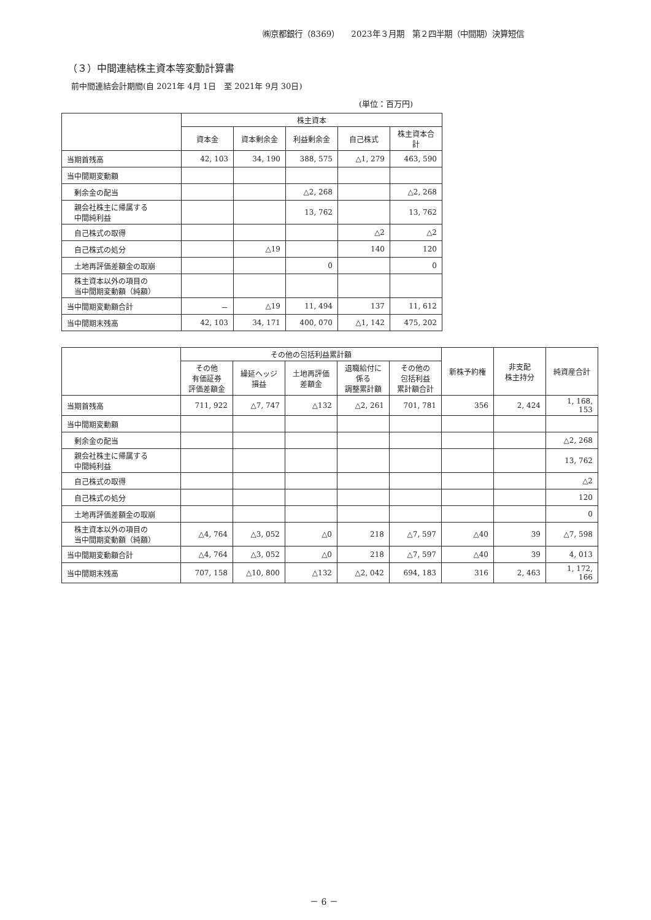㈱京都銀行（8369）　　2023年３月期　第２四半期（中間期）決算短信
（３）中間連結株主資本等変動計算書
前中間連結会計期間(自 2021年 4月 1日　至 2021年 9月 30日)
(単位：百万円)
| | 株主資本 | | | | |
| --- | --- | --- | --- | --- | --- |
| | 資本金 | 資本剰余金 | 利益剰余金 | 自己株式 | 株主資本合計 |
| 当期首残高 | 42, 103 | 34, 190 | 388, 575 | △1, 279 | 463, 590 |
| 当中間期変動額 | | | | | |
| 剰余金の配当 | | | △2, 268 | | △2, 268 |
| 親会社株主に帰属する 中間純利益 | | | 13, 762 | | 13, 762 |
| 自己株式の取得 | | | | △2 | △2 |
| 自己株式の処分 | | △19 | | 140 | 120 |
| 土地再評価差額金の取崩 | | | 0 | | 0 |
| 株主資本以外の項目の 当中間期変動額（純額） | | | | | |
| 当中間期変動額合計 | － | △19 | 11, 494 | 137 | 11, 612 |
| 当中間期末残高 | 42, 103 | 34, 171 | 400, 070 | △1, 142 | 475, 202 |
| | その他の包括利益累計額 | | | | | 新株予約権 | 非支配 株主持分 | 純資産合計 |
| --- | --- | --- | --- | --- | --- | --- | --- | --- |
| | その他 有価証券 評価差額金 | 繰延ヘッジ 損益 | 土地再評価 差額金 | 退職給付に 係る 調整累計額 | その他の 包括利益 累計額合計 | | | |
| 当期首残高 | 711, 922 | △7, 747 | △132 | △2, 261 | 701, 781 | 356 | 2, 424 | 1, 168, 153 |
| 当中間期変動額 | | | | | | | | |
| 剰余金の配当 | | | | | | | | △2, 268 |
| 親会社株主に帰属する 中間純利益 | | | | | | | | 13, 762 |
| 自己株式の取得 | | | | | | | | △2 |
| 自己株式の処分 | | | | | | | | 120 |
| 土地再評価差額金の取崩 | | | | | | | | 0 |
| 株主資本以外の項目の 当中間期変動額（純額） | △4, 764 | △3, 052 | △0 | 218 | △7, 597 | △40 | 39 | △7, 598 |
| 当中間期変動額合計 | △4, 764 | △3, 052 | △0 | 218 | △7, 597 | △40 | 39 | 4, 013 |
| 当中間期末残高 | 707, 158 | △10, 800 | △132 | △2, 042 | 694, 183 | 316 | 2, 463 | 1, 172, 166 |
－ 6 －